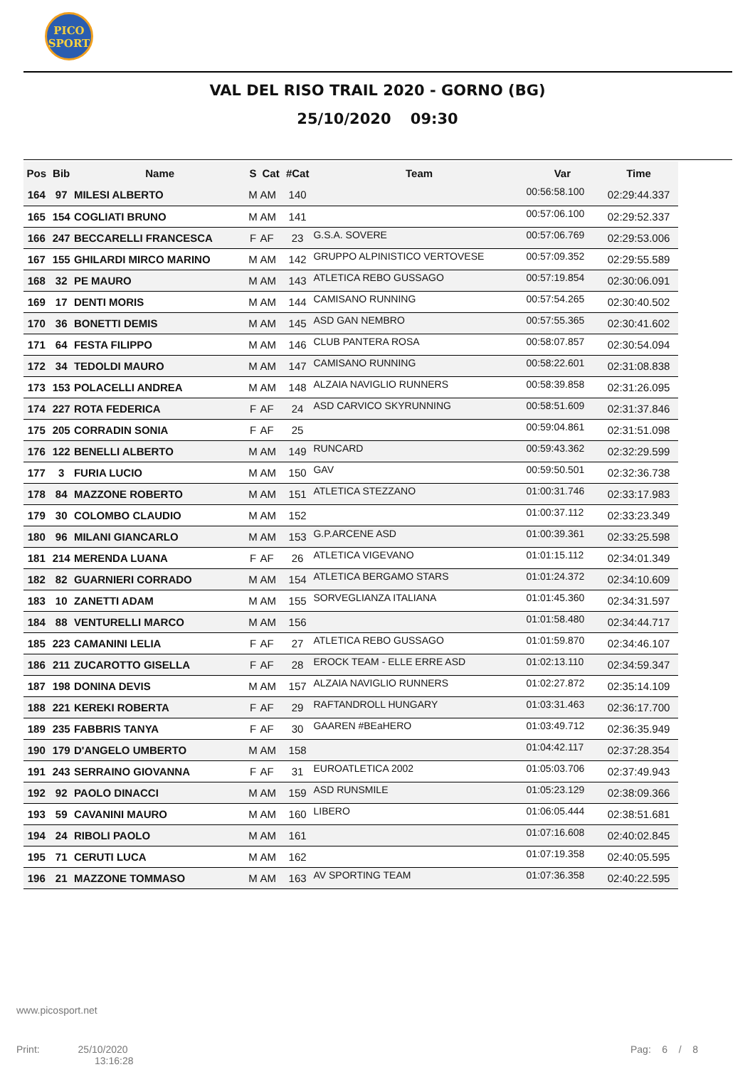PICO
SPORT
VAL DEL RISO TRAIL 2020 - GORNO (BG)
25/10/2020 09:30
| Pos | Bib | Name | S | Cat | #Cat | Team | Var | Time |
| --- | --- | --- | --- | --- | --- | --- | --- | --- |
| 164 | 97 | MILESI ALBERTO | M | AM | 140 | | 00:56:58.100 | 02:29:44.337 |
| 165 | 154 | COGLIATI BRUNO | M | AM | 141 | | 00:57:06.100 | 02:29:52.337 |
| 166 | 247 | BECCARELLI FRANCESCA | F | AF | 23 | G.S.A. SOVERE | 00:57:06.769 | 02:29:53.006 |
| 167 | 155 | GHILARDI MIRCO MARINO | M | AM | 142 | GRUPPO ALPINISTICO VERTOVESE | 00:57:09.352 | 02:29:55.589 |
| 168 | 32 | PE MAURO | M | AM | 143 | ATLETICA REBO GUSSAGO | 00:57:19.854 | 02:30:06.091 |
| 169 | 17 | DENTI MORIS | M | AM | 144 | CAMISANO RUNNING | 00:57:54.265 | 02:30:40.502 |
| 170 | 36 | BONETTI DEMIS | M | AM | 145 | ASD GAN NEMBRO | 00:57:55.365 | 02:30:41.602 |
| 171 | 64 | FESTA FILIPPO | M | AM | 146 | CLUB PANTERA ROSA | 00:58:07.857 | 02:30:54.094 |
| 172 | 34 | TEDOLDI MAURO | M | AM | 147 | CAMISANO RUNNING | 00:58:22.601 | 02:31:08.838 |
| 173 | 153 | POLACELLI ANDREA | M | AM | 148 | ALZAIA NAVIGLIO RUNNERS | 00:58:39.858 | 02:31:26.095 |
| 174 | 227 | ROTA FEDERICA | F | AF | 24 | ASD CARVICO SKYRUNNING | 00:58:51.609 | 02:31:37.846 |
| 175 | 205 | CORRADIN SONIA | F | AF | 25 | | 00:59:04.861 | 02:31:51.098 |
| 176 | 122 | BENELLI ALBERTO | M | AM | 149 | RUNCARD | 00:59:43.362 | 02:32:29.599 |
| 177 | 3 | FURIA LUCIO | M | AM | 150 | GAV | 00:59:50.501 | 02:32:36.738 |
| 178 | 84 | MAZZONE ROBERTO | M | AM | 151 | ATLETICA STEZZANO | 01:00:31.746 | 02:33:17.983 |
| 179 | 30 | COLOMBO CLAUDIO | M | AM | 152 | | 01:00:37.112 | 02:33:23.349 |
| 180 | 96 | MILANI GIANCARLO | M | AM | 153 | G.P.ARCENE ASD | 01:00:39.361 | 02:33:25.598 |
| 181 | 214 | MERENDA LUANA | F | AF | 26 | ATLETICA VIGEVANO | 01:01:15.112 | 02:34:01.349 |
| 182 | 82 | GUARNIERI CORRADO | M | AM | 154 | ATLETICA BERGAMO STARS | 01:01:24.372 | 02:34:10.609 |
| 183 | 10 | ZANETTI ADAM | M | AM | 155 | SORVEGLIANZA ITALIANA | 01:01:45.360 | 02:34:31.597 |
| 184 | 88 | VENTURELLI MARCO | M | AM | 156 | | 01:01:58.480 | 02:34:44.717 |
| 185 | 223 | CAMANINI LELIA | F | AF | 27 | ATLETICA REBO GUSSAGO | 01:01:59.870 | 02:34:46.107 |
| 186 | 211 | ZUCAROTTO GISELLA | F | AF | 28 | EROCK TEAM - ELLE ERRE ASD | 01:02:13.110 | 02:34:59.347 |
| 187 | 198 | DONINA DEVIS | M | AM | 157 | ALZAIA NAVIGLIO RUNNERS | 01:02:27.872 | 02:35:14.109 |
| 188 | 221 | KEREKI ROBERTA | F | AF | 29 | RAFTANDROLL HUNGARY | 01:03:31.463 | 02:36:17.700 |
| 189 | 235 | FABBRIS TANYA | F | AF | 30 | GAAREN #BEaHERO | 01:03:49.712 | 02:36:35.949 |
| 190 | 179 | D'ANGELO UMBERTO | M | AM | 158 | | 01:04:42.117 | 02:37:28.354 |
| 191 | 243 | SERRAINO GIOVANNA | F | AF | 31 | EUROATLETICA 2002 | 01:05:03.706 | 02:37:49.943 |
| 192 | 92 | PAOLO DINACCI | M | AM | 159 | ASD RUNSMILE | 01:05:23.129 | 02:38:09.366 |
| 193 | 59 | CAVANINI MAURO | M | AM | 160 | LIBERO | 01:06:05.444 | 02:38:51.681 |
| 194 | 24 | RIBOLI PAOLO | M | AM | 161 | | 01:07:16.608 | 02:40:02.845 |
| 195 | 71 | CERUTI LUCA | M | AM | 162 | | 01:07:19.358 | 02:40:05.595 |
| 196 | 21 | MAZZONE TOMMASO | M | AM | 163 | AV SPORTING TEAM | 01:07:36.358 | 02:40:22.595 |
www.picosport.net
Print: 25/10/2020
13:16:28
Pag: 6 / 8